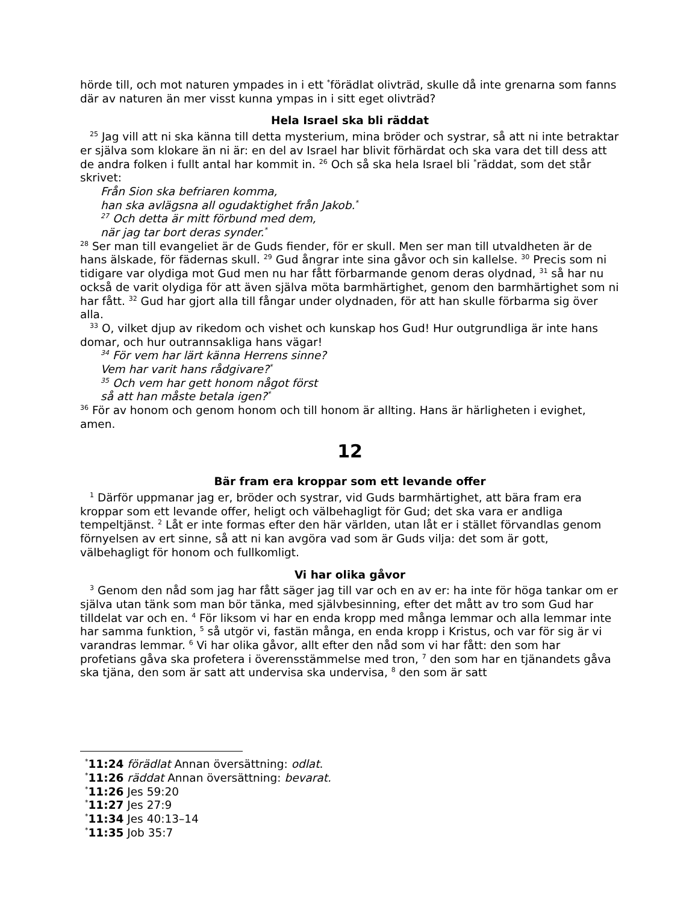hörde till, och mot naturen ympades in i ett <sup>*</sup>förädlat olivträd, skulle då inte grenarna som fanns där av naturen än mer visst kunna ympas in i sitt eget olivträd?
Hela Israel ska bli räddat
<sup>25</sup> Jag vill att ni ska känna till detta mysterium, mina bröder och systrar, så att ni inte betraktar er själva som klokare än ni är: en del av Israel har blivit förhärdat och ska vara det till dess att de andra folken i fullt antal har kommit in. <sup>26</sup> Och så ska hela Israel bli <sup>*</sup>räddat, som det står skrivet:
Från Sion ska befriaren komma,
han ska avlägsna all ogudaktighet från Jakob.<sup>*</sup>
<sup>27</sup> Och detta är mitt förbund med dem,
när jag tar bort deras synder.<sup>*</sup>
<sup>28</sup> Ser man till evangeliet är de Guds fiender, för er skull. Men ser man till utvaldheten är de hans älskade, för fädernas skull. <sup>29</sup> Gud ångrar inte sina gåvor och sin kallelse. <sup>30</sup> Precis som ni tidigare var olydiga mot Gud men nu har fått förbarmande genom deras olydnad, <sup>31</sup> så har nu också de varit olydiga för att även själva möta barmhärtighet, genom den barmhärtighet som ni har fått. <sup>32</sup> Gud har gjort alla till fångar under olydnaden, för att han skulle förbarma sig över alla.
<sup>33</sup> O, vilket djup av rikedom och vishet och kunskap hos Gud! Hur outgrundliga är inte hans domar, och hur outrannsakliga hans vägar!
<sup>34</sup> För vem har lärt känna Herrens sinne?
Vem har varit hans rådgivare?<sup>*</sup>
<sup>35</sup> Och vem har gett honom något först
så att han måste betala igen?<sup>*</sup>
<sup>36</sup> För av honom och genom honom och till honom är allting. Hans är härligheten i evighet, amen.
12
Bär fram era kroppar som ett levande offer
<sup>1</sup> Därför uppmanar jag er, bröder och systrar, vid Guds barmhärtighet, att bära fram era kroppar som ett levande offer, heligt och välbehagligt för Gud; det ska vara er andliga tempeltjänst. <sup>2</sup> Låt er inte formas efter den här världen, utan låt er i stället förvandlas genom förnyelsen av ert sinne, så att ni kan avgöra vad som är Guds vilja: det som är gott, välbehagligt för honom och fullkomligt.
Vi har olika gåvor
<sup>3</sup> Genom den nåd som jag har fått säger jag till var och en av er: ha inte för höga tankar om er själva utan tänk som man bör tänka, med självbesinning, efter det mått av tro som Gud har tilldelat var och en. <sup>4</sup> För liksom vi har en enda kropp med många lemmar och alla lemmar inte har samma funktion, <sup>5</sup> så utgör vi, fastän många, en enda kropp i Kristus, och var för sig är vi varandras lemmar. <sup>6</sup> Vi har olika gåvor, allt efter den nåd som vi har fått: den som har profetians gåva ska profetera i överensstämmelse med tron, <sup>7</sup> den som har en tjänandets gåva ska tjäna, den som är satt att undervisa ska undervisa, <sup>8</sup> den som är satt
<sup>*</sup> 11:24 förädlat Annan översättning: odlat.
<sup>*</sup> 11:26 räddat Annan översättning: bevarat.
<sup>*</sup> 11:26 Jes 59:20
<sup>*</sup> 11:27 Jes 27:9
<sup>*</sup> 11:34 Jes 40:13–14
<sup>*</sup> 11:35 Job 35:7